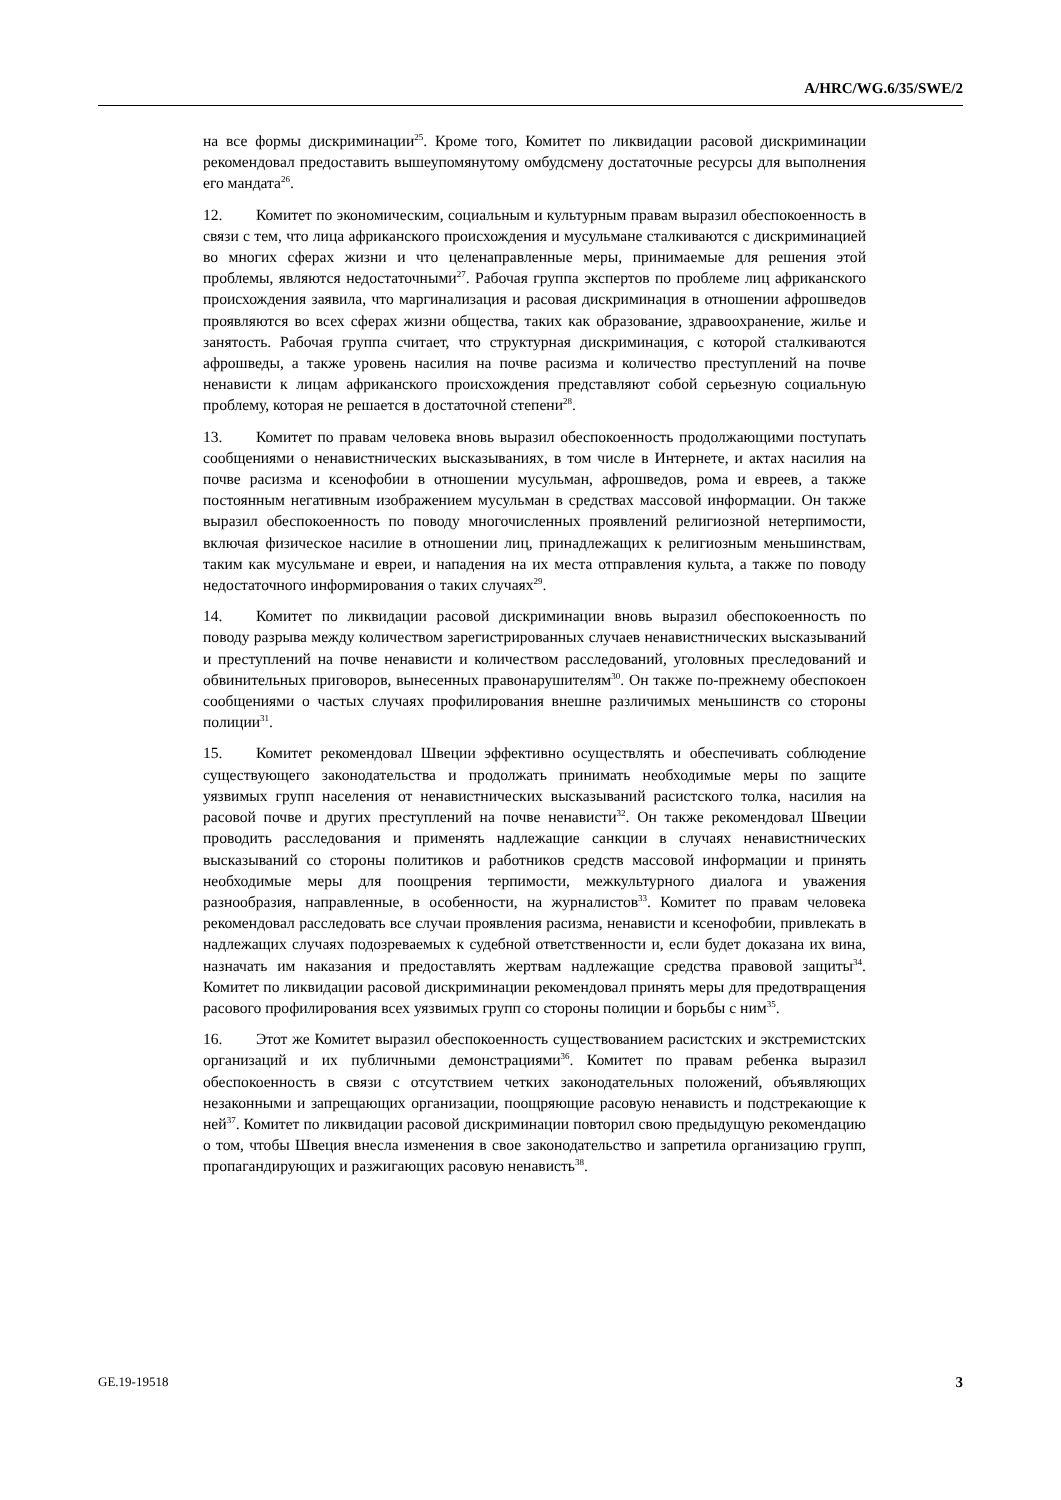A/HRC/WG.6/35/SWE/2
на все формы дискриминации<sup>25</sup>. Кроме того, Комитет по ликвидации расовой дискриминации рекомендовал предоставить вышеупомянутому омбудсмену достаточные ресурсы для выполнения его мандата<sup>26</sup>.
12. Комитет по экономическим, социальным и культурным правам выразил обеспокоенность в связи с тем, что лица африканского происхождения и мусульмане сталкиваются с дискриминацией во многих сферах жизни и что целенаправленные меры, принимаемые для решения этой проблемы, являются недостаточными<sup>27</sup>. Рабочая группа экспертов по проблеме лиц африканского происхождения заявила, что маргинализация и расовая дискриминация в отношении афрошведов проявляются во всех сферах жизни общества, таких как образование, здравоохранение, жилье и занятость. Рабочая группа считает, что структурная дискриминация, с которой сталкиваются афрошведы, а также уровень насилия на почве расизма и количество преступлений на почве ненависти к лицам африканского происхождения представляют собой серьезную социальную проблему, которая не решается в достаточной степени<sup>28</sup>.
13. Комитет по правам человека вновь выразил обеспокоенность продолжающими поступать сообщениями о ненавистнических высказываниях, в том числе в Интернете, и актах насилия на почве расизма и ксенофобии в отношении мусульман, афрошведов, рома и евреев, а также постоянным негативным изображением мусульман в средствах массовой информации. Он также выразил обеспокоенность по поводу многочисленных проявлений религиозной нетерпимости, включая физическое насилие в отношении лиц, принадлежащих к религиозным меньшинствам, таким как мусульмане и евреи, и нападения на их места отправления культа, а также по поводу недостаточного информирования о таких случаях<sup>29</sup>.
14. Комитет по ликвидации расовой дискриминации вновь выразил обеспокоенность по поводу разрыва между количеством зарегистрированных случаев ненавистнических высказываний и преступлений на почве ненависти и количеством расследований, уголовных преследований и обвинительных приговоров, вынесенных правонарушителям<sup>30</sup>. Он также по-прежнему обеспокоен сообщениями о частых случаях профилирования внешне различимых меньшинств со стороны полиции<sup>31</sup>.
15. Комитет рекомендовал Швеции эффективно осуществлять и обеспечивать соблюдение существующего законодательства и продолжать принимать необходимые меры по защите уязвимых групп населения от ненавистнических высказываний расистского толка, насилия на расовой почве и других преступлений на почве ненависти<sup>32</sup>. Он также рекомендовал Швеции проводить расследования и применять надлежащие санкции в случаях ненавистнических высказываний со стороны политиков и работников средств массовой информации и принять необходимые меры для поощрения терпимости, межкультурного диалога и уважения разнообразия, направленные, в особенности, на журналистов<sup>33</sup>. Комитет по правам человека рекомендовал расследовать все случаи проявления расизма, ненависти и ксенофобии, привлекать в надлежащих случаях подозреваемых к судебной ответственности и, если будет доказана их вина, назначать им наказания и предоставлять жертвам надлежащие средства правовой защиты<sup>34</sup>. Комитет по ликвидации расовой дискриминации рекомендовал принять меры для предотвращения расового профилирования всех уязвимых групп со стороны полиции и борьбы с ним<sup>35</sup>.
16. Этот же Комитет выразил обеспокоенность существованием расистских и экстремистских организаций и их публичными демонстрациями<sup>36</sup>. Комитет по правам ребенка выразил обеспокоенность в связи с отсутствием четких законодательных положений, объявляющих незаконными и запрещающих организации, поощряющие расовую ненависть и подстрекающие к ней<sup>37</sup>. Комитет по ликвидации расовой дискриминации повторил свою предыдущую рекомендацию о том, чтобы Швеция внесла изменения в свое законодательство и запретила организацию групп, пропагандирующих и разжигающих расовую ненависть<sup>38</sup>.
GE.19-19518 3